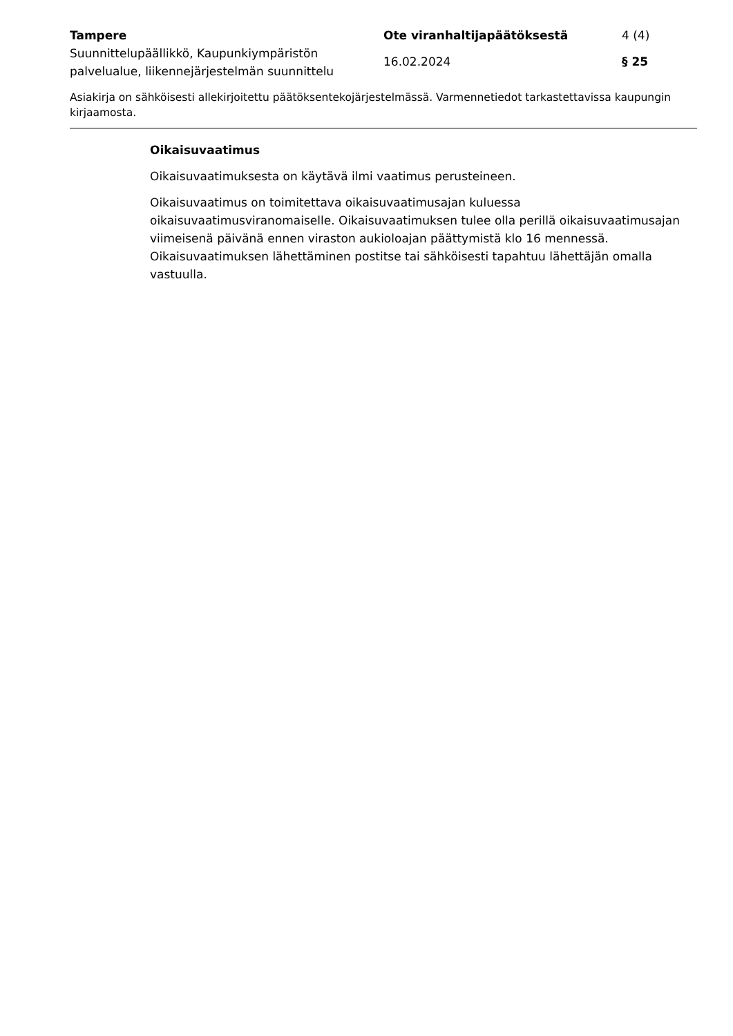Tampere
Suunnittelupäällikkö, Kaupunkiympäristön palvelualue, liikennejärjestelmän suunnittelu
Ote viranhaltijapäätöksestä
16.02.2024
4 (4)
§ 25
Asiakirja on sähköisesti allekirjoitettu päätöksentekojärjestelmässä. Varmennetiedot tarkastettavissa kaupungin kirjaamosta.
Oikaisuvaatimus
Oikaisuvaatimuksesta on käytävä ilmi vaatimus perusteineen.
Oikaisuvaatimus on toimitettava oikaisuvaatimusajan kuluessa oikaisuvaatimusviranomaiselle. Oikaisuvaatimuksen tulee olla perillä oikaisuvaatimusajan viimeisenä päivänä ennen viraston aukioloajan päättymistä klo 16 mennessä. Oikaisuvaatimuksen lähettäminen postitse tai sähköisesti tapahtuu lähettäjän omalla vastuulla.